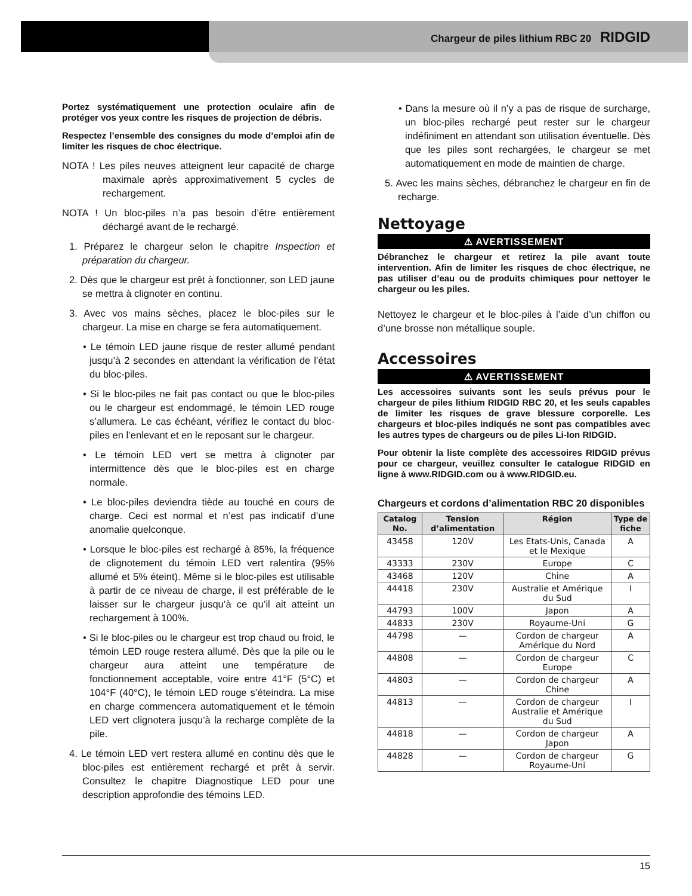Chargeur de piles lithium RBC 20 RIDGID
Portez systématiquement une protection oculaire afin de protéger vos yeux contre les risques de projection de débris.
Respectez l’ensemble des consignes du mode d’emploi afin de limiter les risques de choc électrique.
NOTA ! Les piles neuves atteignent leur capacité de charge maximale après approximativement 5 cycles de rechargement.
NOTA ! Un bloc-piles n’a pas besoin d’être entièrement déchargé avant de le rechargé.
1. Préparez le chargeur selon le chapitre Inspection et préparation du chargeur.
2. Dès que le chargeur est prêt à fonctionner, son LED jaune se mettra à clignoter en continu.
3. Avec vos mains sèches, placez le bloc-piles sur le chargeur. La mise en charge se fera automatiquement.
• Le témoin LED jaune risque de rester allumé pendant jusqu’à 2 secondes en attendant la vérification de l’état du bloc-piles.
• Si le bloc-piles ne fait pas contact ou que le bloc-piles ou le chargeur est endommagé, le témoin LED rouge s’allumera. Le cas échéant, vérifiez le contact du bloc-piles en l’enlevant et en le reposant sur le chargeur.
• Le témoin LED vert se mettra à clignoter par intermittence dès que le bloc-piles est en charge normale.
• Le bloc-piles deviendra tiède au touché en cours de charge. Ceci est normal et n’est pas indicatif d’une anomalie quelconque.
• Lorsque le bloc-piles est rechargé à 85%, la fréquence de clignotement du témoin LED vert ralentira (95% allumé et 5% éteint). Même si le bloc-piles est utilisable à partir de ce niveau de charge, il est préférable de le laisser sur le chargeur jusqu’à ce qu’il ait atteint un rechargement à 100%.
• Si le bloc-piles ou le chargeur est trop chaud ou froid, le témoin LED rouge restera allumé. Dès que la pile ou le chargeur aura atteint une température de fonctionnement acceptable, voire entre 41°F (5°C) et 104°F (40°C), le témoin LED rouge s’éteindra. La mise en charge commencera automatiquement et le témoin LED vert clignotera jusqu’à la recharge complète de la pile.
4. Le témoin LED vert restera allumé en continu dès que le bloc-piles est entièrement rechargé et prêt à servir. Consultez le chapitre Diagnostique LED pour une description approfondie des témoins LED.
• Dans la mesure où il n’y a pas de risque de surcharge, un bloc-piles rechargé peut rester sur le chargeur indéfiniment en attendant son utilisation éventuelle. Dès que les piles sont rechargées, le chargeur se met automatiquement en mode de maintien de charge.
5. Avec les mains sèches, débranchez le chargeur en fin de recharge.
Nettoyage
⚠ AVERTISSEMENT
Débranchez le chargeur et retirez la pile avant toute intervention. Afin de limiter les risques de choc électrique, ne pas utiliser d’eau ou de produits chimiques pour nettoyer le chargeur ou les piles.
Nettoyez le chargeur et le bloc-piles à l’aide d’un chiffon ou d’une brosse non métallique souple.
Accessoires
⚠ AVERTISSEMENT
Les accessoires suivants sont les seuls prévus pour le chargeur de piles lithium RIDGID RBC 20, et les seuls capables de limiter les risques de grave blessure corporelle. Les chargeurs et bloc-piles indiqués ne sont pas compatibles avec les autres types de chargeurs ou de piles Li-Ion RIDGID.
Pour obtenir la liste complète des accessoires RIDGID prévus pour ce chargeur, veuillez consulter le catalogue RIDGID en ligne à www.RIDGID.com ou à www.RIDGID.eu.
Chargeurs et cordons d’alimentation RBC 20 disponibles
| Catalog No. | Tension d’alimentation | Région | Type de fiche |
| --- | --- | --- | --- |
| 43458 | 120V | Les Etats-Unis, Canada et le Mexique | A |
| 43333 | 230V | Europe | C |
| 43468 | 120V | Chine | A |
| 44418 | 230V | Australie et Amérique du Sud | I |
| 44793 | 100V | Japon | A |
| 44833 | 230V | Royaume-Uni | G |
| 44798 | — | Cordon de chargeur Amérique du Nord | A |
| 44808 | — | Cordon de chargeur Europe | C |
| 44803 | — | Cordon de chargeur Chine | A |
| 44813 | — | Cordon de chargeur Australie et Amérique du Sud | I |
| 44818 | — | Cordon de chargeur Japon | A |
| 44828 | — | Cordon de chargeur Royaume-Uni | G |
15